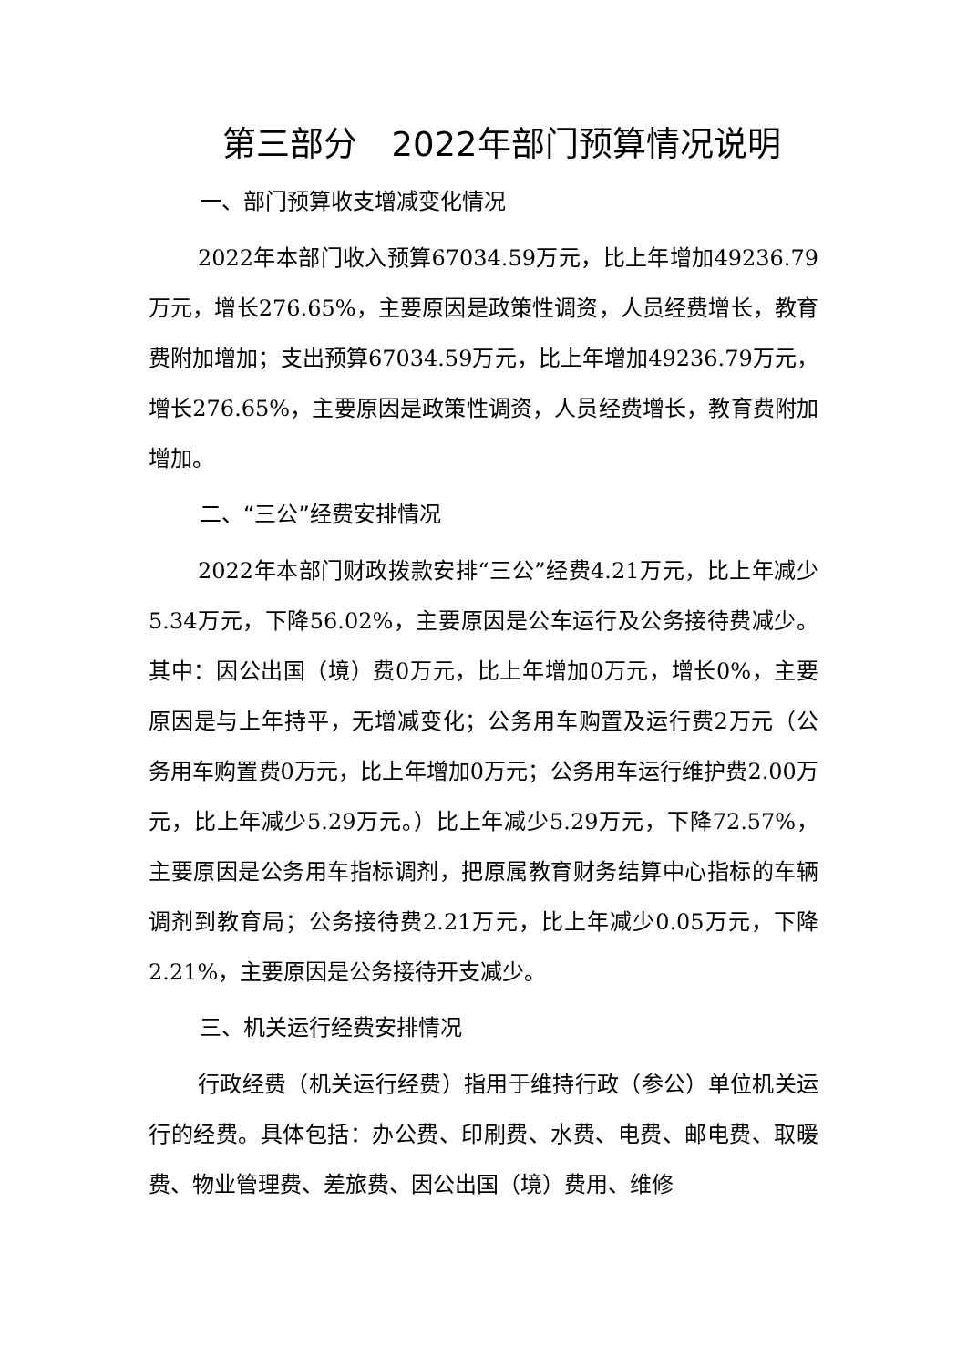第三部分　2022年部门预算情况说明
一、部门预算收支增减变化情况
2022年本部门收入预算67034.59万元，比上年增加49236.79万元，增长276.65%，主要原因是政策性调资，人员经费增长，教育费附加增加；支出预算67034.59万元，比上年增加49236.79万元，增长276.65%，主要原因是政策性调资，人员经费增长，教育费附加增加。
二、“三公”经费安排情况
2022年本部门财政拨款安排“三公”经费4.21万元，比上年减少5.34万元，下降56.02%，主要原因是公车运行及公务接待费减少。其中：因公出国（境）费0万元，比上年增加0万元，增长0%，主要原因是与上年持平，无增减变化；公务用车购置及运行费2万元（公务用车购置费0万元，比上年增加0万元；公务用车运行维护费2.00万元，比上年减少5.29万元。）比上年减少5.29万元，下降72.57%，主要原因是公务用车指标调剂，把原属教育财务结算中心指标的车辆调剂到教育局；公务接待费2.21万元，比上年减少0.05万元，下降2.21%，主要原因是公务接待开支减少。
三、机关运行经费安排情况
行政经费（机关运行经费）指用于维持行政（参公）单位机关运行的经费。具体包括：办公费、印刷费、水费、电费、邮电费、取暖费、物业管理费、差旅费、因公出国（境）费用、维修